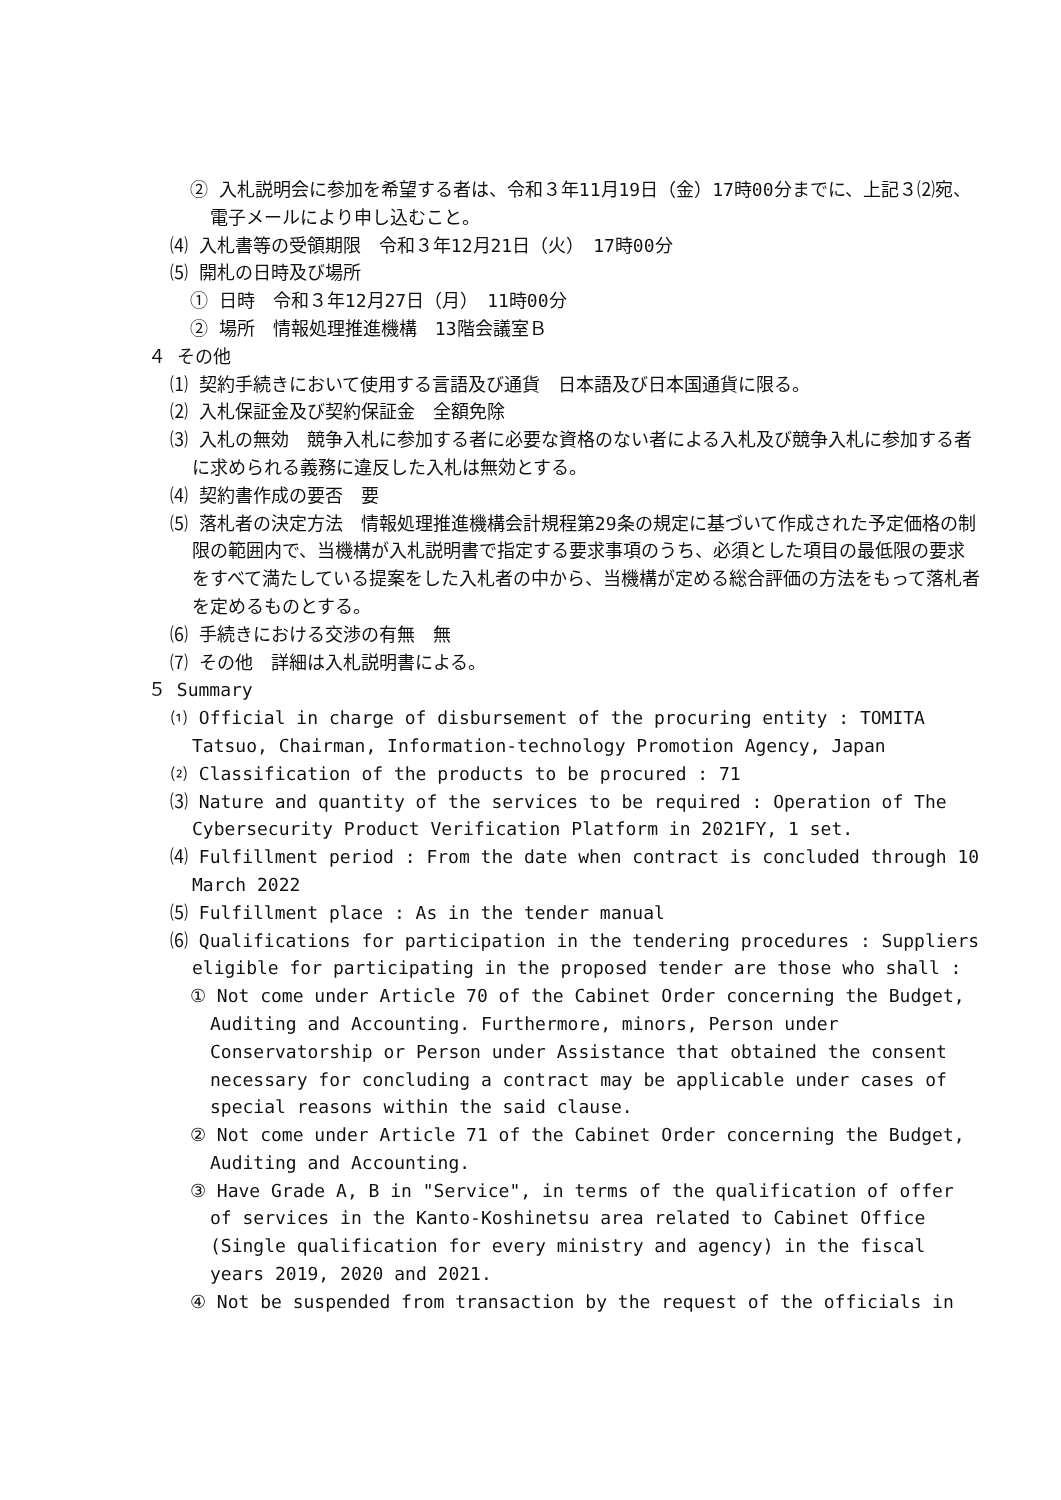② 入札説明会に参加を希望する者は、令和３年11月19日（金）17時00分までに、上記３⑵宛、電子メールにより申し込むこと。
⑷ 入札書等の受領期限　令和３年12月21日（火）　17時00分
⑸ 開札の日時及び場所
① 日時　令和３年12月27日（月）　11時00分
② 場所　情報処理推進機構　13階会議室Ｂ
４ その他
⑴ 契約手続きにおいて使用する言語及び通貨　日本語及び日本国通貨に限る。
⑵ 入札保証金及び契約保証金　全額免除
⑶ 入札の無効　競争入札に参加する者に必要な資格のない者による入札及び競争入札に参加する者に求められる義務に違反した入札は無効とする。
⑷ 契約書作成の要否　要
⑸ 落札者の決定方法　情報処理推進機構会計規程第29条の規定に基づいて作成された予定価格の制限の範囲内で、当機構が入札説明書で指定する要求事項のうち、必須とした項目の最低限の要求をすべて満たしている提案をした入札者の中から、当機構が定める総合評価の方法をもって落札者を定めるものとする。
⑹ 手続きにおける交渉の有無　無
⑺ その他　詳細は入札説明書による。
５ Summary
⑴ Official in charge of disbursement of the procuring entity : TOMITA Tatsuo, Chairman, Information-technology Promotion Agency, Japan
⑵ Classification of the products to be procured : 71
⑶ Nature and quantity of the services to be required : Operation of The Cybersecurity Product Verification Platform in 2021FY, 1 set.
⑷ Fulfillment period : From the date when contract is concluded through 10 March 2022
⑸ Fulfillment place : As in the tender manual
⑹ Qualifications for participation in the tendering procedures : Suppliers eligible for participating in the proposed tender are those who shall :
① Not come under Article 70 of the Cabinet Order concerning the Budget, Auditing and Accounting. Furthermore, minors, Person under Conservatorship or Person under Assistance that obtained the consent necessary for concluding a contract may be applicable under cases of special reasons within the said clause.
② Not come under Article 71 of the Cabinet Order concerning the Budget, Auditing and Accounting.
③ Have Grade A, B in "Service", in terms of the qualification of offer of services in the Kanto-Koshinetsu area related to Cabinet Office (Single qualification for every ministry and agency) in the fiscal years 2019, 2020 and 2021.
④ Not be suspended from transaction by the request of the officials in